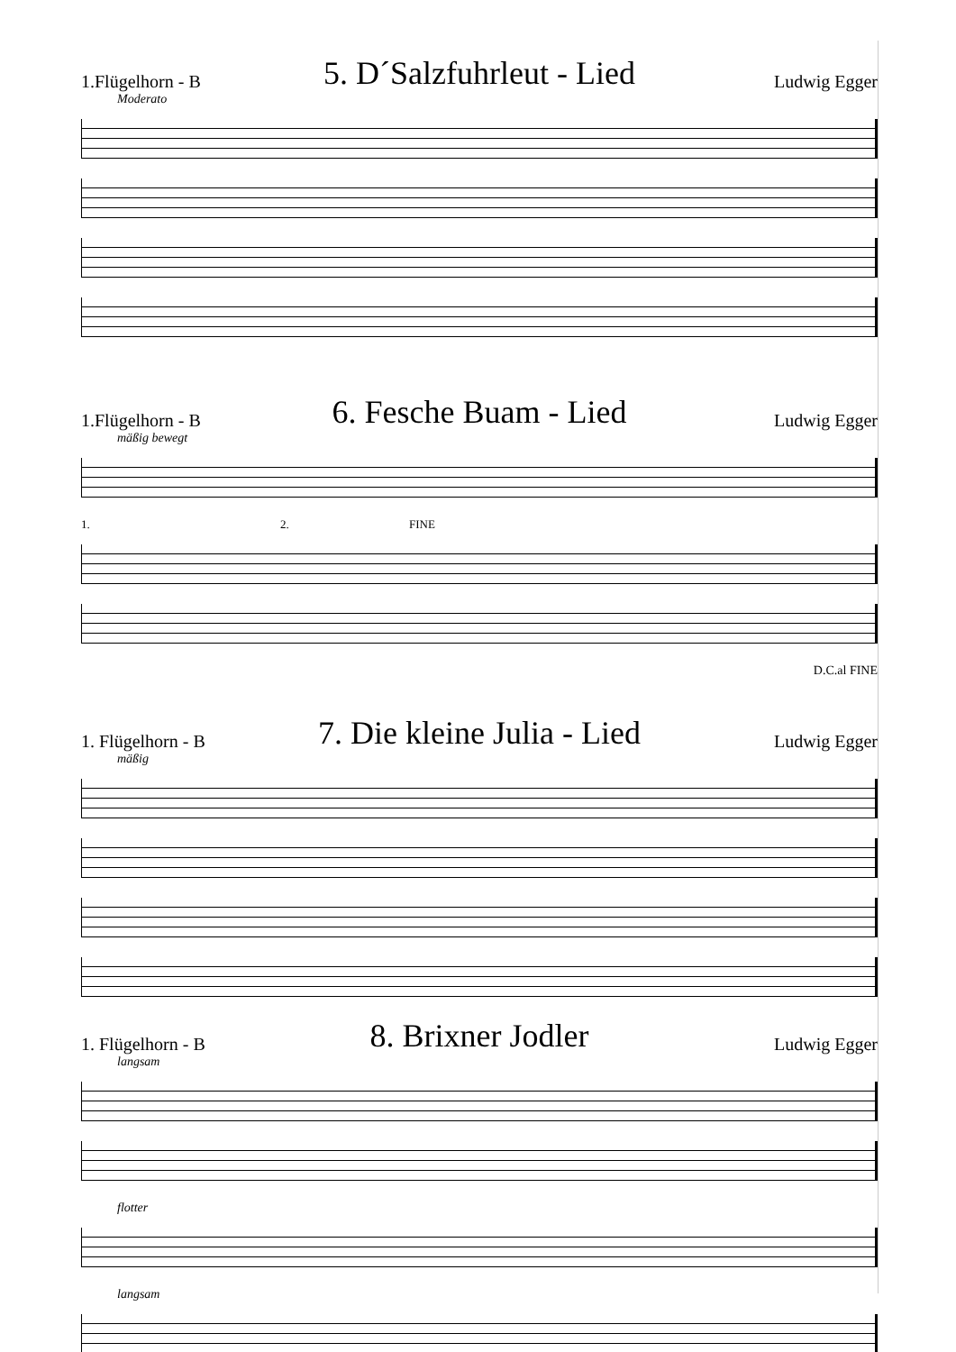1.Flügelhorn - B
5. D´Salzfuhrleut - Lied
Ludwig Egger
Moderato
1.Flügelhorn - B
6. Fesche Buam - Lied
Ludwig Egger
mäßig bewegt
1. 2. FINE
D.C.al FINE
1. Flügelhorn - B
7. Die kleine Julia - Lied
Ludwig Egger
mäßig
1. Flügelhorn - B
8. Brixner Jodler
Ludwig Egger
langsam
flotter
langsam